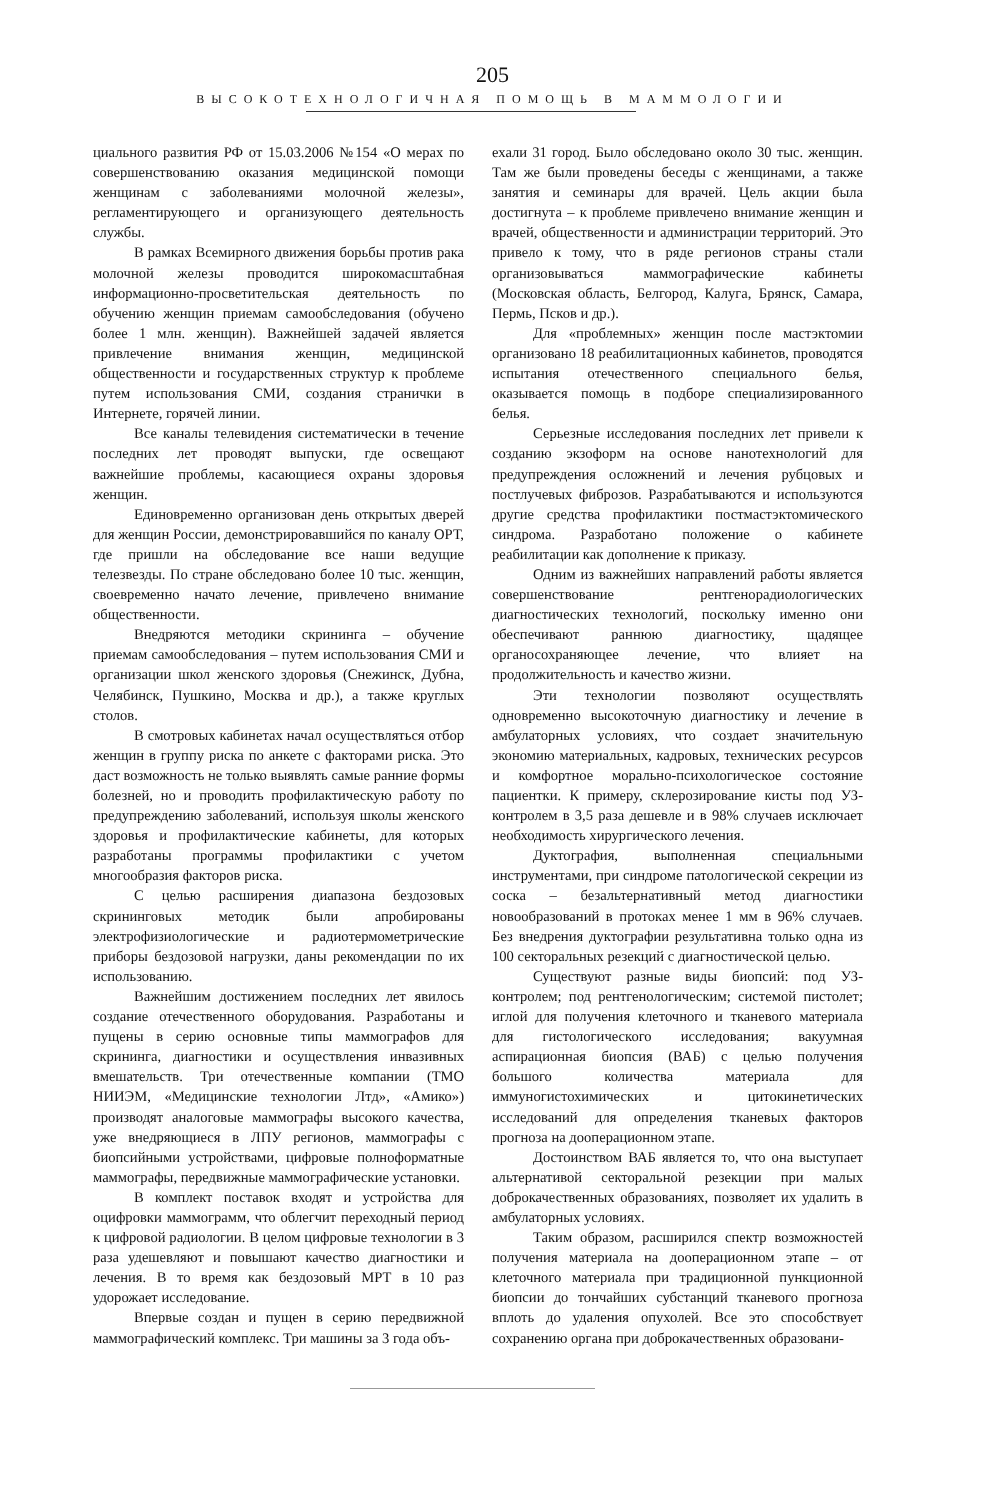205
ВЫСОКОТЕХНОЛОГИЧНАЯ ПОМОЩЬ В МАММОЛОГИИ
циального развития РФ от 15.03.2006 №154 «О мерах по совершенствованию оказания медицинской помощи женщинам с заболеваниями молочной железы», регламентирующего и организующего деятельность службы.
В рамках Всемирного движения борьбы против рака молочной железы проводится широкомасштабная информационно-просветительская деятельность по обучению женщин приемам самообследования (обучено более 1 млн. женщин). Важнейшей задачей является привлечение внимания женщин, медицинской общественности и государственных структур к проблеме путем использования СМИ, создания странички в Интернете, горячей линии.
Все каналы телевидения систематически в течение последних лет проводят выпуски, где освещают важнейшие проблемы, касающиеся охраны здоровья женщин.
Единовременно организован день открытых дверей для женщин России, демонстрировавшийся по каналу ОРТ, где пришли на обследование все наши ведущие телезвезды. По стране обследовано более 10 тыс. женщин, своевременно начато лечение, привлечено внимание общественности.
Внедряются методики скрининга – обучение приемам самообследования – путем использования СМИ и организации школ женского здоровья (Снежинск, Дубна, Челябинск, Пушкино, Москва и др.), а также круглых столов.
В смотровых кабинетах начал осуществляться отбор женщин в группу риска по анкете с факторами риска. Это даст возможность не только выявлять самые ранние формы болезней, но и проводить профилактическую работу по предупреждению заболеваний, используя школы женского здоровья и профилактические кабинеты, для которых разработаны программы профилактики с учетом многообразия факторов риска.
С целью расширения диапазона бездозовых скрининговых методик были апробированы электрофизиологические и радиотермометрические приборы бездозовой нагрузки, даны рекомендации по их использованию.
Важнейшим достижением последних лет явилось создание отечественного оборудования. Разработаны и пущены в серию основные типы маммографов для скрининга, диагностики и осуществления инвазивных вмешательств. Три отечественные компании (ТМО НИИЭМ, «Медицинские технологии Лтд», «Амико») производят аналоговые маммографы высокого качества, уже внедряющиеся в ЛПУ регионов, маммографы с биопсийными устройствами, цифровые полноформатные маммографы, передвижные маммографические установки.
В комплект поставок входят и устройства для оцифровки маммограмм, что облегчит переходный период к цифровой радиологии. В целом цифровые технологии в 3 раза удешевляют и повышают качество диагностики и лечения. В то время как бездозовый МРТ в 10 раз удорожает исследование.
Впервые создан и пущен в серию передвижной маммографический комплекс. Три машины за 3 года объ-
ехали 31 город. Было обследовано около 30 тыс. женщин. Там же были проведены беседы с женщинами, а также занятия и семинары для врачей. Цель акции была достигнута – к проблеме привлечено внимание женщин и врачей, общественности и администрации территорий. Это привело к тому, что в ряде регионов страны стали организовываться маммографические кабинеты (Московская область, Белгород, Калуга, Брянск, Самара, Пермь, Псков и др.).
Для «проблемных» женщин после мастэктомии организовано 18 реабилитационных кабинетов, проводятся испытания отечественного специального белья, оказывается помощь в подборе специализированного белья.
Серьезные исследования последних лет привели к созданию экзоформ на основе нанотехнологий для предупреждения осложнений и лечения рубцовых и постлучевых фиброзов. Разрабатываются и используются другие средства профилактики постмастэктомического синдрома. Разработано положение о кабинете реабилитации как дополнение к приказу.
Одним из важнейших направлений работы является совершенствование рентгенорадиологических диагностических технологий, поскольку именно они обеспечивают раннюю диагностику, щадящее органосохраняющее лечение, что влияет на продолжительность и качество жизни.
Эти технологии позволяют осуществлять одновременно высокоточную диагностику и лечение в амбулаторных условиях, что создает значительную экономию материальных, кадровых, технических ресурсов и комфортное морально-психологическое состояние пациентки. К примеру, склерозирование кисты под УЗ-контролем в 3,5 раза дешевле и в 98% случаев исключает необходимость хирургического лечения.
Дуктография, выполненная специальными инструментами, при синдроме патологической секреции из соска – безальтернативный метод диагностики новообразований в протоках менее 1 мм в 96% случаев. Без внедрения дуктографии результативна только одна из 100 секторальных резекций с диагностической целью.
Существуют разные виды биопсий: под УЗ-контролем; под рентгенологическим; системой пистолет; иглой для получения клеточного и тканевого материала для гистологического исследования; вакуумная аспирационная биопсия (ВАБ) с целью получения большого количества материала для иммуногистохимических и цитокинетических исследований для определения тканевых факторов прогноза на дооперационном этапе.
Достоинством ВАБ является то, что она выступает альтернативой секторальной резекции при малых доброкачественных образованиях, позволяет их удалить в амбулаторных условиях.
Таким образом, расширился спектр возможностей получения материала на дооперационном этапе – от клеточного материала при традиционной пункционной биопсии до тончайших субстанций тканевого прогноза вплоть до удаления опухолей. Все это способствует сохранению органа при доброкачественных образовани-